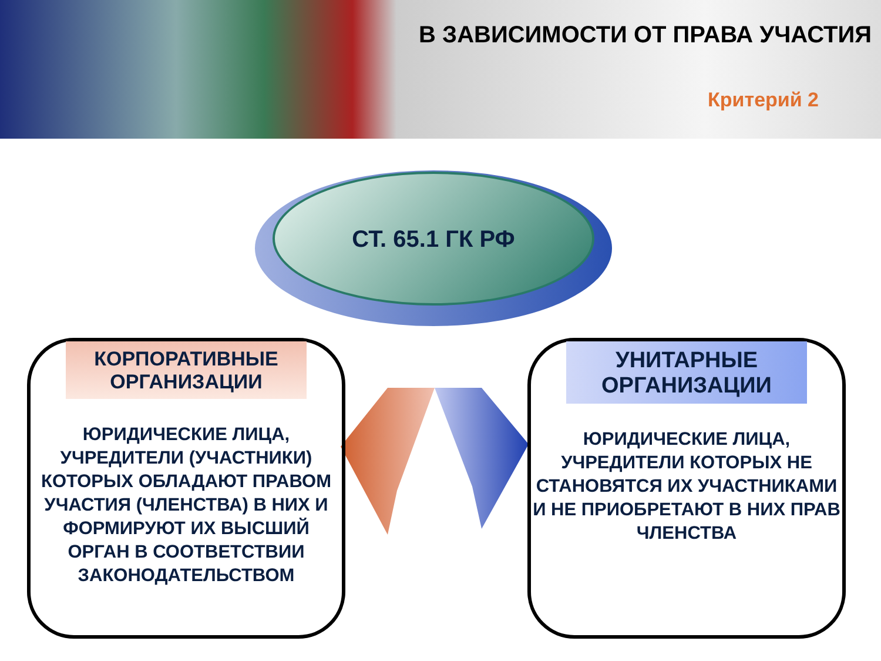В ЗАВИСИМОСТИ ОТ ПРАВА УЧАСТИЯ
Критерий 2
СТ. 65.1 ГК РФ
КОРПОРАТИВНЫЕ ОРГАНИЗАЦИИ
ЮРИДИЧЕСКИЕ ЛИЦА, УЧРЕДИТЕЛИ (УЧАСТНИКИ) КОТОРЫХ ОБЛАДАЮТ ПРАВОМ УЧАСТИЯ (ЧЛЕНСТВА) В НИХ И ФОРМИРУЮТ ИХ ВЫСШИЙ ОРГАН В СООТВЕТСТВИИ ЗАКОНОДАТЕЛЬСТВОМ
УНИТАРНЫЕ ОРГАНИЗАЦИИ
ЮРИДИЧЕСКИЕ ЛИЦА, УЧРЕДИТЕЛИ КОТОРЫХ НЕ СТАНОВЯТСЯ ИХ УЧАСТНИКАМИ И НЕ ПРИОБРЕТАЮТ В НИХ ПРАВ ЧЛЕНСТВА